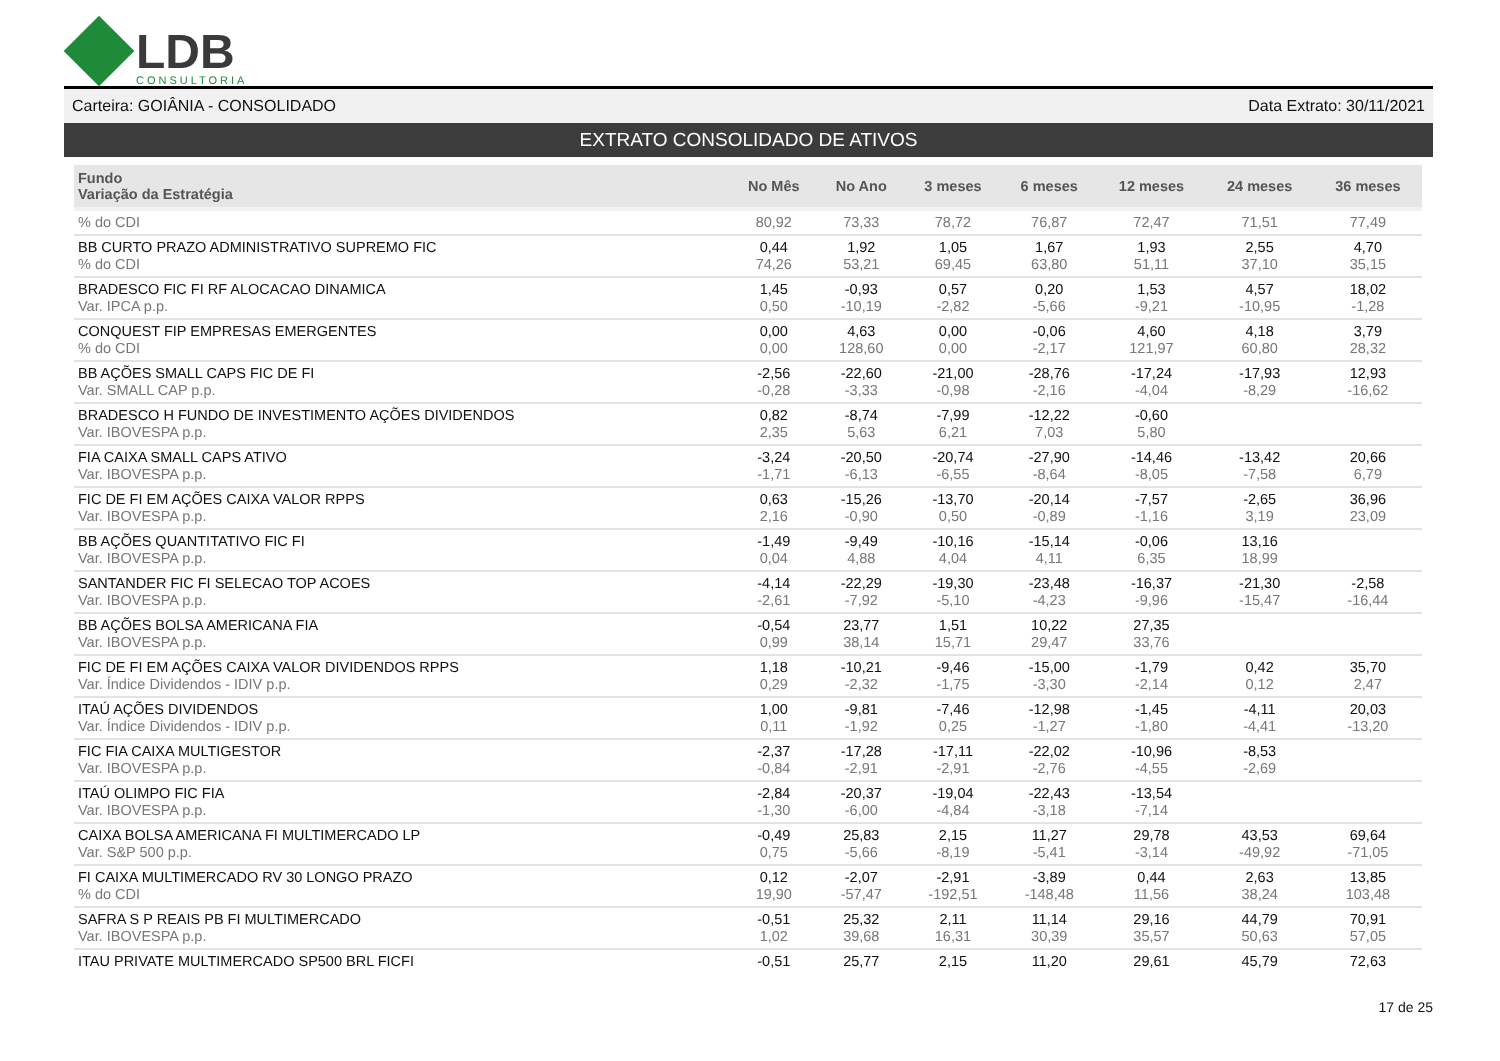LDB
CONSULTORIA
Carteira: GOIÂNIA - CONSOLIDADO Data Extrato: 30/11/2021
EXTRATO CONSOLIDADO DE ATIVOS
| Fundo Variação da Estratégia | No Mês | No Ano | 3 meses | 6 meses | 12 meses | 24 meses | 36 meses |
| --- | --- | --- | --- | --- | --- | --- | --- |
| % do CDI | 80,92 | 73,33 | 78,72 | 76,87 | 72,47 | 71,51 | 77,49 |
| BB CURTO PRAZO ADMINISTRATIVO SUPREMO FIC % do CDI | 0,44 74,26 | 1,92 53,21 | 1,05 69,45 | 1,67 63,80 | 1,93 51,11 | 2,55 37,10 | 4,70 35,15 |
| BRADESCO FIC FI RF ALOCACAO DINAMICA Var. IPCA p.p. | 1,45 0,50 | -0,93 -10,19 | 0,57 -2,82 | 0,20 -5,66 | 1,53 -9,21 | 4,57 -10,95 | 18,02 -1,28 |
| CONQUEST FIP EMPRESAS EMERGENTES % do CDI | 0,00 0,00 | 4,63 128,60 | 0,00 0,00 | -0,06 -2,17 | 4,60 121,97 | 4,18 60,80 | 3,79 28,32 |
| BB AÇÕES SMALL CAPS FIC DE FI Var. SMALL CAP p.p. | -2,56 -0,28 | -22,60 -3,33 | -21,00 -0,98 | -28,76 -2,16 | -17,24 -4,04 | -17,93 -8,29 | 12,93 -16,62 |
| BRADESCO H FUNDO DE INVESTIMENTO AÇÕES DIVIDENDOS Var. IBOVESPA p.p. | 0,82 2,35 | -8,74 5,63 | -7,99 6,21 | -12,22 7,03 | -0,60 5,80 | | |
| FIA CAIXA SMALL CAPS ATIVO Var. IBOVESPA p.p. | -3,24 -1,71 | -20,50 -6,13 | -20,74 -6,55 | -27,90 -8,64 | -14,46 -8,05 | -13,42 -7,58 | 20,66 6,79 |
| FIC DE FI EM AÇÕES CAIXA VALOR RPPS Var. IBOVESPA p.p. | 0,63 2,16 | -15,26 -0,90 | -13,70 0,50 | -20,14 -0,89 | -7,57 -1,16 | -2,65 3,19 | 36,96 23,09 |
| BB AÇÕES QUANTITATIVO FIC FI Var. IBOVESPA p.p. | -1,49 0,04 | -9,49 4,88 | -10,16 4,04 | -15,14 4,11 | -0,06 6,35 | 13,16 18,99 | |
| SANTANDER FIC FI SELECAO TOP ACOES Var. IBOVESPA p.p. | -4,14 -2,61 | -22,29 -7,92 | -19,30 -5,10 | -23,48 -4,23 | -16,37 -9,96 | -21,30 -15,47 | -2,58 -16,44 |
| BB AÇÕES BOLSA AMERICANA FIA Var. IBOVESPA p.p. | -0,54 0,99 | 23,77 38,14 | 1,51 15,71 | 10,22 29,47 | 27,35 33,76 | | |
| FIC DE FI EM AÇÕES CAIXA VALOR DIVIDENDOS RPPS Var. Índice Dividendos - IDIV p.p. | 1,18 0,29 | -10,21 -2,32 | -9,46 -1,75 | -15,00 -3,30 | -1,79 -2,14 | 0,42 0,12 | 35,70 2,47 |
| ITAÚ AÇÕES DIVIDENDOS Var. Índice Dividendos - IDIV p.p. | 1,00 0,11 | -9,81 -1,92 | -7,46 0,25 | -12,98 -1,27 | -1,45 -1,80 | -4,11 -4,41 | 20,03 -13,20 |
| FIC FIA CAIXA MULTIGESTOR Var. IBOVESPA p.p. | -2,37 -0,84 | -17,28 -2,91 | -17,11 -2,91 | -22,02 -2,76 | -10,96 -4,55 | -8,53 -2,69 | |
| ITAÚ OLIMPO FIC FIA Var. IBOVESPA p.p. | -2,84 -1,30 | -20,37 -6,00 | -19,04 -4,84 | -22,43 -3,18 | -13,54 -7,14 | | |
| CAIXA BOLSA AMERICANA FI MULTIMERCADO LP Var. S&P 500 p.p. | -0,49 0,75 | 25,83 -5,66 | 2,15 -8,19 | 11,27 -5,41 | 29,78 -3,14 | 43,53 -49,92 | 69,64 -71,05 |
| FI CAIXA MULTIMERCADO RV 30 LONGO PRAZO % do CDI | 0,12 19,90 | -2,07 -57,47 | -2,91 -192,51 | -3,89 -148,48 | 0,44 11,56 | 2,63 38,24 | 13,85 103,48 |
| SAFRA S P REAIS PB FI MULTIMERCADO Var. IBOVESPA p.p. | -0,51 1,02 | 25,32 39,68 | 2,11 16,31 | 11,14 30,39 | 29,16 35,57 | 44,79 50,63 | 70,91 57,05 |
| ITAU PRIVATE MULTIMERCADO SP500 BRL FICFI | -0,51 | 25,77 | 2,15 | 11,20 | 29,61 | 45,79 | 72,63 |
17 de 25